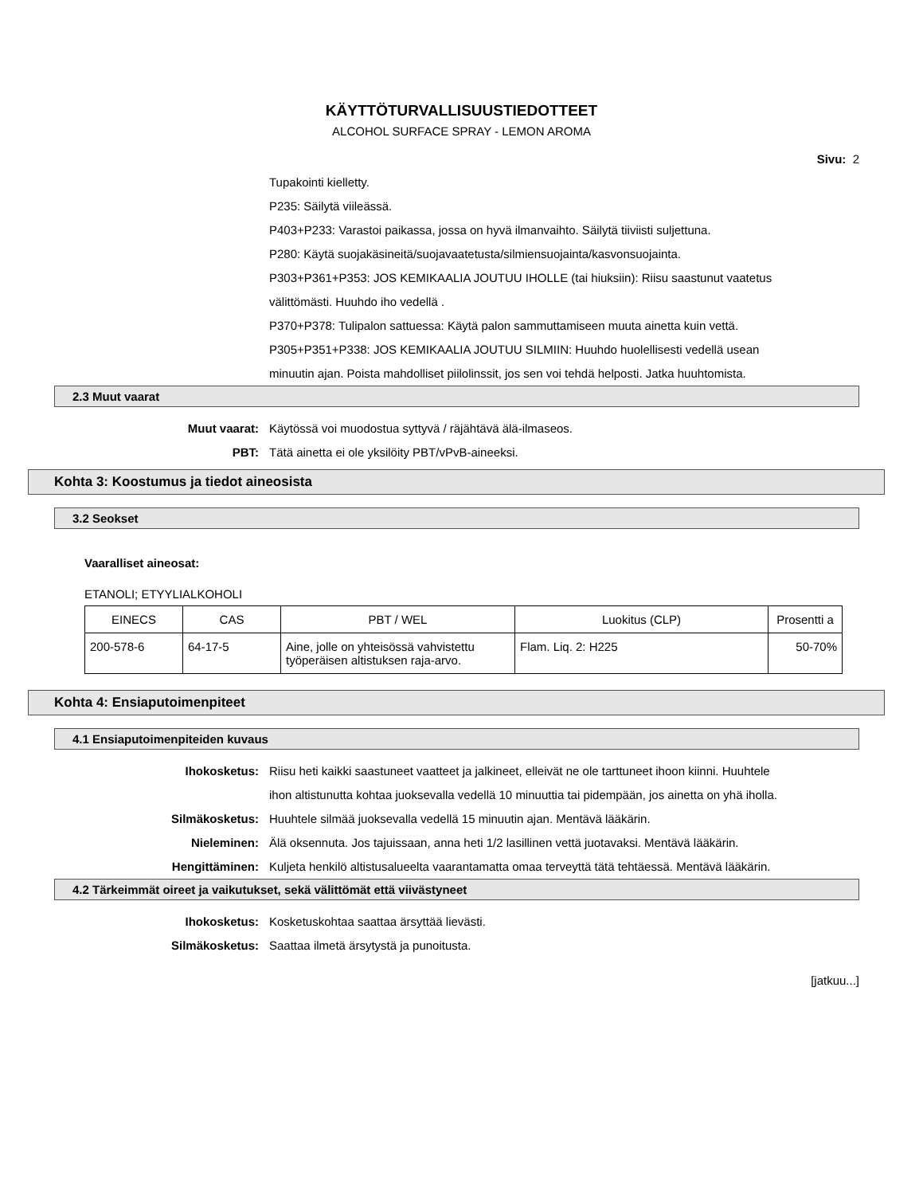KÄYTTÖTURVALLISUUSTIEDOTTEET
ALCOHOL SURFACE SPRAY - LEMON AROMA
Sivu: 2
Tupakointi kielletty.
P235: Säilytä viileässä.
P403+P233: Varastoi paikassa, jossa on hyvä ilmanvaihto. Säilytä tiiviisti suljettuna.
P280: Käytä suojakäsineitä/suojavaatetusta/silmiensuojainta/kasvonsuojainta.
P303+P361+P353: JOS KEMIKAALIA JOUTUU IHOLLE (tai hiuksiin): Riisu saastunut vaatetus välittömästi. Huuhdo iho vedellä .
P370+P378: Tulipalon sattuessa: Käytä palon sammuttamiseen muuta ainetta kuin vettä.
P305+P351+P338: JOS KEMIKAALIA JOUTUU SILMIIN: Huuhdo huolellisesti vedellä usean minuutin ajan. Poista mahdolliset piilolinssit, jos sen voi tehdä helposti. Jatka huuhtomista.
2.3 Muut vaarat
Muut vaarat: Käytössä voi muodostua syttyvä / räjähtävä älä-ilmaseos.
PBT: Tätä ainetta ei ole yksilöity PBT/vPvB-aineeksi.
Kohta 3: Koostumus ja tiedot aineosista
3.2 Seokset
Vaaralliset aineosat:
ETANOLI; ETYYLIALKOHOLI
| EINECS | CAS | PBT / WEL | Luokitus (CLP) | Prosentti a |
| --- | --- | --- | --- | --- |
| 200-578-6 | 64-17-5 | Aine, jolle on yhteisössä vahvistettu työperäisen altistuksen raja-arvo. | Flam. Liq. 2: H225 | 50-70% |
Kohta 4: Ensiaputoimenpiteet
4.1 Ensiaputoimenpiteiden kuvaus
Ihokosketus: Riisu heti kaikki saastuneet vaatteet ja jalkineet, elleivät ne ole tarttuneet ihoon kiinni. Huuhtele ihon altistunutta kohtaa juoksevalla vedellä 10 minuuttia tai pidempään, jos ainetta on yhä iholla.
Silmäkosketus: Huuhtele silmää juoksevalla vedellä 15 minuutin ajan. Mentävä lääkärin.
Nieleminen: Älä oksennuta. Jos tajuissaan, anna heti 1/2 lasillinen vettä juotavaksi. Mentävä lääkärin.
Hengittäminen: Kuljeta henkilö altistusalueelta vaarantamatta omaa terveyttä tätä tehtäessä. Mentävä lääkärin.
4.2 Tärkeimmät oireet ja vaikutukset, sekä välittömät että viivästyneet
Ihokosketus: Kosketuskohtaa saattaa ärsyttää lievästi.
Silmäkosketus: Saattaa ilmetä ärsytystä ja punoitusta.
[jatkuu...]